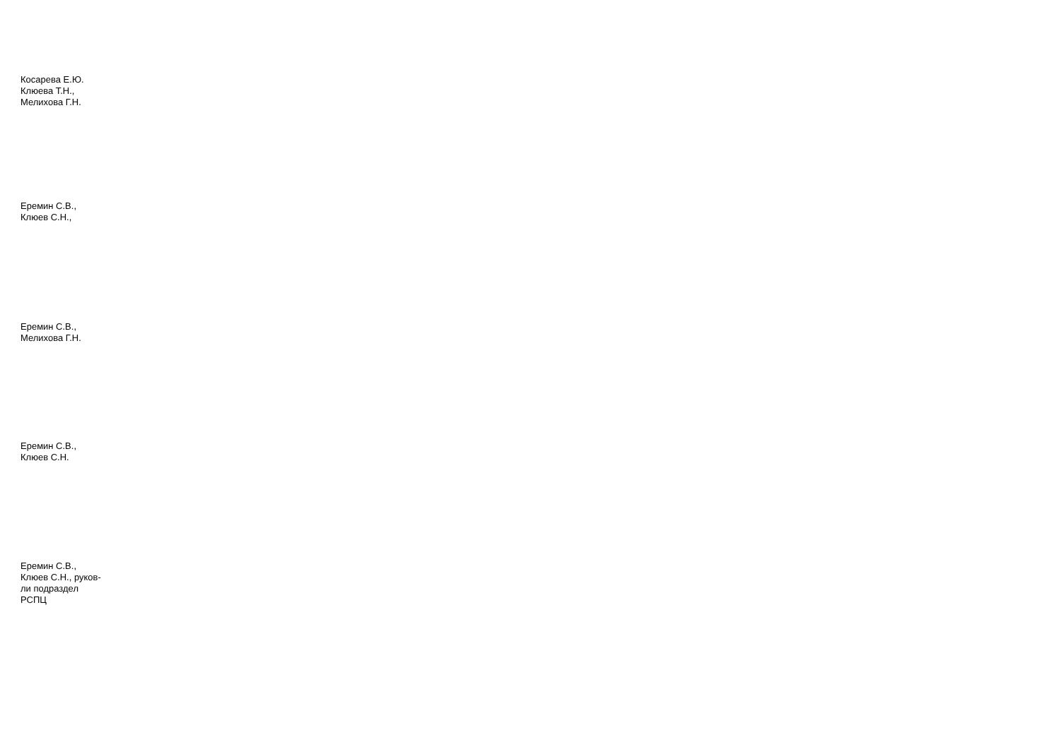Косарева Е.Ю.
Клюева Т.Н.,
Мелихова Г.Н.
Еремин С.В.,
Клюев С.Н.,
Еремин С.В.,
Мелихова Г.Н.
Еремин С.В.,
Клюев С.Н.
Еремин С.В.,
Клюев С.Н., руков-
ли подраздел
РСПЦ